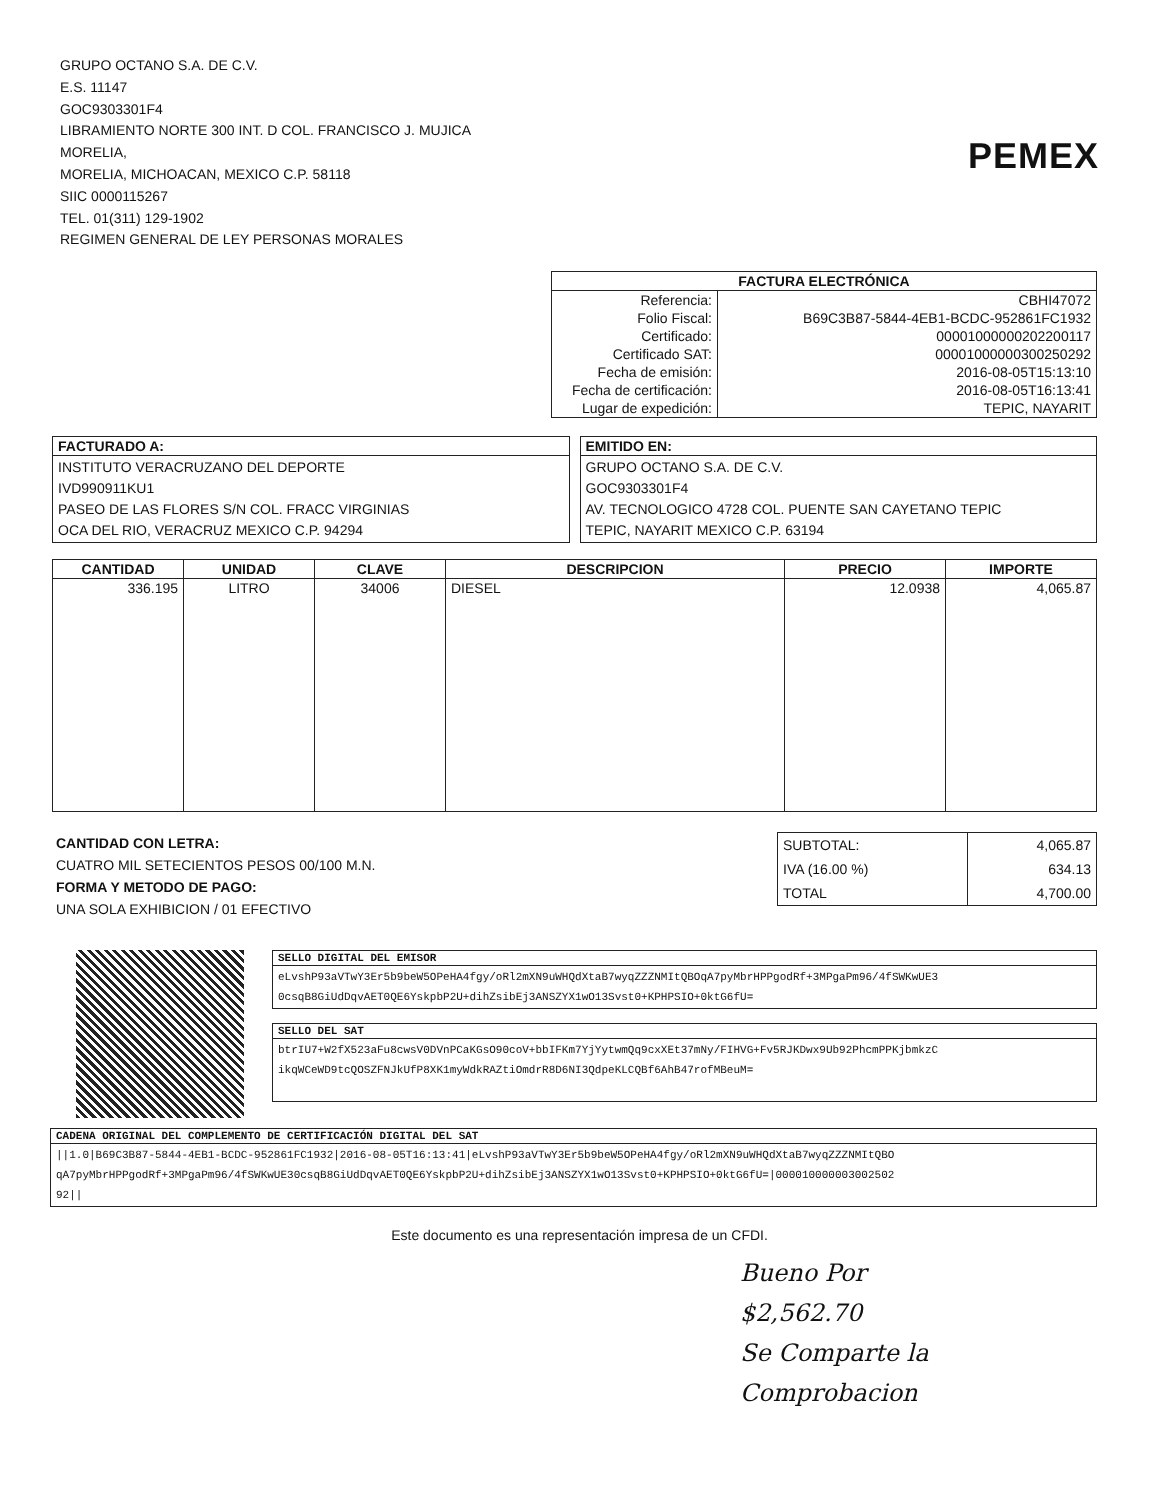GRUPO OCTANO S.A. DE C.V.
E.S. 11147
GOC9303301F4
LIBRAMIENTO NORTE 300 INT. D COL. FRANCISCO J. MUJICA
MORELIA,
MORELIA, MICHOACAN, MEXICO C.P. 58118
SIIC 0000115267
TEL. 01(311) 129-1902
REGIMEN GENERAL DE LEY PERSONAS MORALES
PEMEX
| FACTURA ELECTRÓNICA | |
| --- | --- |
| Referencia: | CBHI47072 |
| Folio Fiscal: | B69C3B87-5844-4EB1-BCDC-952861FC1932 |
| Certificado: | 00001000000202200117 |
| Certificado SAT: | 00001000000300250292 |
| Fecha de emisión: | 2016-08-05T15:13:10 |
| Fecha de certificación: | 2016-08-05T16:13:41 |
| Lugar de expedición: | TEPIC, NAYARIT |
| FACTURADO A: |
| --- |
| INSTITUTO VERACRUZANO DEL DEPORTE IVD990911KU1 PASEO DE LAS FLORES S/N COL. FRACC VIRGINIAS OCA DEL RIO, VERACRUZ MEXICO C.P. 94294 |
| EMITIDO EN: |
| --- |
| GRUPO OCTANO S.A. DE C.V. GOC9303301F4 AV. TECNOLOGICO 4728 COL. PUENTE SAN CAYETANO TEPIC TEPIC, NAYARIT MEXICO C.P. 63194 |
| CANTIDAD | UNIDAD | CLAVE | DESCRIPCION | PRECIO | IMPORTE |
| --- | --- | --- | --- | --- | --- |
| 336.195 | LITRO | 34006 | DIESEL | 12.0938 | 4,065.87 |
CANTIDAD CON LETRA:
CUATRO MIL SETECIENTOS PESOS 00/100 M.N.
FORMA Y METODO DE PAGO:
UNA SOLA EXHIBICION / 01 EFECTIVO
| SUBTOTAL: | 4,065.87 |
| IVA (16.00 %) | 634.13 |
| TOTAL | 4,700.00 |
| SELLO DIGITAL DEL EMISOR |
| --- |
| eLvshP93aVTwY3Er5b9beW5OPeHA4fgy/oRl2mXN9uWHQdXtaB7wyqZZZNMItQBOqA7pyMbrHPPgodRf+3MPgaPm96/4fSWKwUE3 0csqB8GiUdDqvAET0QE6YskpbP2U+dihZsibEj3ANSZYX1wO13Svst0+KPHPSIO+0ktG6fU= |
| SELLO DEL SAT |
| --- |
| btrIU7+W2fX523aFu8cwsV0DVnPCaKGsO90coV+bbIFKm7YjYytwmQq9cxXEt37mNy/FIHVG+Fv5RJKDwx9Ub92PhcmPPKjbmkzC ikqWCeWD9tcQOSZFNJkUfP8XK1myWdkRAZtiOmdrR8D6NI3QdpeKLCQBf6AhB47rofMBeuM= |
| CADENA ORIGINAL DEL COMPLEMENTO DE CERTIFICACIÓN DIGITAL DEL SAT |
| --- |
| //1.0/B69C3B87-5844-4EB1-BCDC-952861FC1932/2016-08-05T16:13:41/eLvshP93aVTwY3Er5b9beW5OPeHA4fgy/oRl2mXN9uWHQdXtaB7wyqZZZNMItQBO qA7pyMbrHPPgodRf+3MPgaPm96/4fSWKwUE30csqB8GiUdDqvAET0QE6YskpbP2U+dihZsibEj3ANSZYX1wO13Svst0+KPHPSIO+0ktG6fU=/000010000003002502 92// |
Este documento es una representación impresa de un CFDI.
Bueno Por
$2,562.70
Se Comparte la
Comprobacion